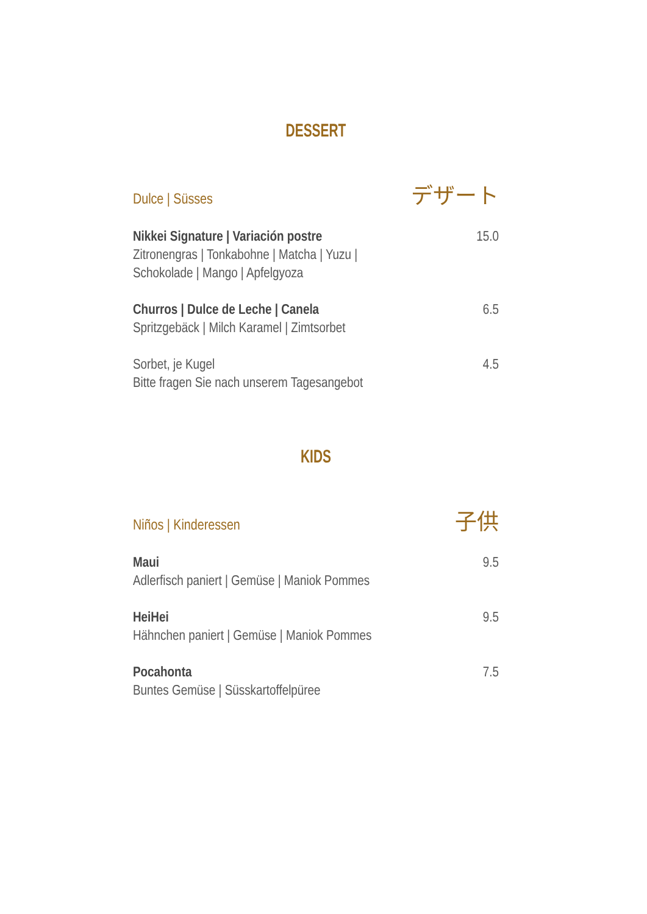DESSERT
Dulce | Süsses デザート
Nikkei Signature | Variación postre
Zitronengras | Tonkabohne | Matcha | Yuzu |
Schokolade | Mango | Apfelgyoza
15.0
Churros | Dulce de Leche | Canela
Spritzgebäck | Milch Karamel | Zimtsorbet
6.5
Sorbet, je Kugel
Bitte fragen Sie nach unserem Tagesangebot
4.5
KIDS
Niños | Kinderessen 子供
Maui
Adlerfisch paniert | Gemüse | Maniok Pommes
9.5
HeiHei
Hähnchen paniert | Gemüse | Maniok Pommes
9.5
Pocahonta
Buntes Gemüse | Süsskartoffelpüree
7.5